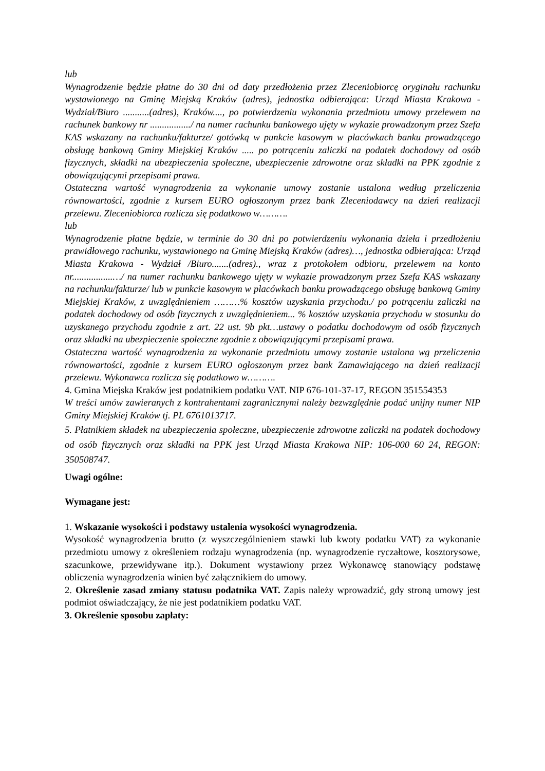lub
Wynagrodzenie będzie płatne do 30 dni od daty przedłożenia przez Zleceniobiorcę oryginału rachunku wystawionego na Gminę Miejską Kraków (adres), jednostka odbierająca: Urząd Miasta Krakowa - Wydział/Biuro ...........(adres), Kraków...., po potwierdzeniu wykonania przedmiotu umowy przelewem na rachunek bankowy nr ................./ na numer rachunku bankowego ujęty w wykazie prowadzonym przez Szefa KAS wskazany na rachunku/fakturze/ gotówką w punkcie kasowym w placówkach banku prowadzącego obsługę bankową Gminy Miejskiej Kraków ..... po potrąceniu zaliczki na podatek dochodowy od osób fizycznych, składki na ubezpieczenia społeczne, ubezpieczenie zdrowotne oraz składki na PPK zgodnie z obowiązującymi przepisami prawa.
Ostateczna wartość wynagrodzenia za wykonanie umowy zostanie ustalona według przeliczenia równowartości, zgodnie z kursem EURO ogłoszonym przez bank Zleceniodawcy na dzień realizacji przelewu. Zleceniobiorca rozlicza się podatkowo w……….
lub
Wynagrodzenie płatne będzie, w terminie do 30 dni po potwierdzeniu wykonania dzieła i przedłożeniu prawidłowego rachunku, wystawionego na Gminę Miejską Kraków (adres)…, jednostka odbierająca: Urząd Miasta Krakowa - Wydział /Biuro.......(adres)., wraz z protokołem odbioru, przelewem na konto nr.................…/ na numer rachunku bankowego ujęty w wykazie prowadzonym przez Szefa KAS wskazany na rachunku/fakturze/ lub w punkcie kasowym w placówkach banku prowadzącego obsługę bankową Gminy Miejskiej Kraków, z uwzględnieniem ………% kosztów uzyskania przychodu./ po potrąceniu zaliczki na podatek dochodowy od osób fizycznych z uwzględnieniem... % kosztów uzyskania przychodu w stosunku do uzyskanego przychodu zgodnie z art. 22 ust. 9b pkt…ustawy o podatku dochodowym od osób fizycznych oraz składki na ubezpieczenie społeczne zgodnie z obowiązującymi przepisami prawa.
Ostateczna wartość wynagrodzenia za wykonanie przedmiotu umowy zostanie ustalona wg przeliczenia równowartości, zgodnie z kursem EURO ogłoszonym przez bank Zamawiającego na dzień realizacji przelewu. Wykonawca rozlicza się podatkowo w……….
4. Gmina Miejska Kraków jest podatnikiem podatku VAT. NIP 676-101-37-17, REGON 351554353
W treści umów zawieranych z kontrahentami zagranicznymi należy bezwzględnie podać unijny numer NIP Gminy Miejskiej Kraków tj. PL 6761013717.
5. Płatnikiem składek na ubezpieczenia społeczne, ubezpieczenie zdrowotne zaliczki na podatek dochodowy od osób fizycznych oraz składki na PPK jest Urząd Miasta Krakowa NIP: 106-000 60 24, REGON: 350508747.
Uwagi ogólne:
Wymagane jest:
1. Wskazanie wysokości i podstawy ustalenia wysokości wynagrodzenia.
Wysokość wynagrodzenia brutto (z wyszczególnieniem stawki lub kwoty podatku VAT) za wykonanie przedmiotu umowy z określeniem rodzaju wynagrodzenia (np. wynagrodzenie ryczałtowe, kosztorysowe, szacunkowe, przewidywane itp.). Dokument wystawiony przez Wykonawcę stanowiący podstawę obliczenia wynagrodzenia winien być załącznikiem do umowy.
2. Określenie zasad zmiany statusu podatnika VAT. Zapis należy wprowadzić, gdy stroną umowy jest podmiot oświadczający, że nie jest podatnikiem podatku VAT.
3. Określenie sposobu zapłaty: